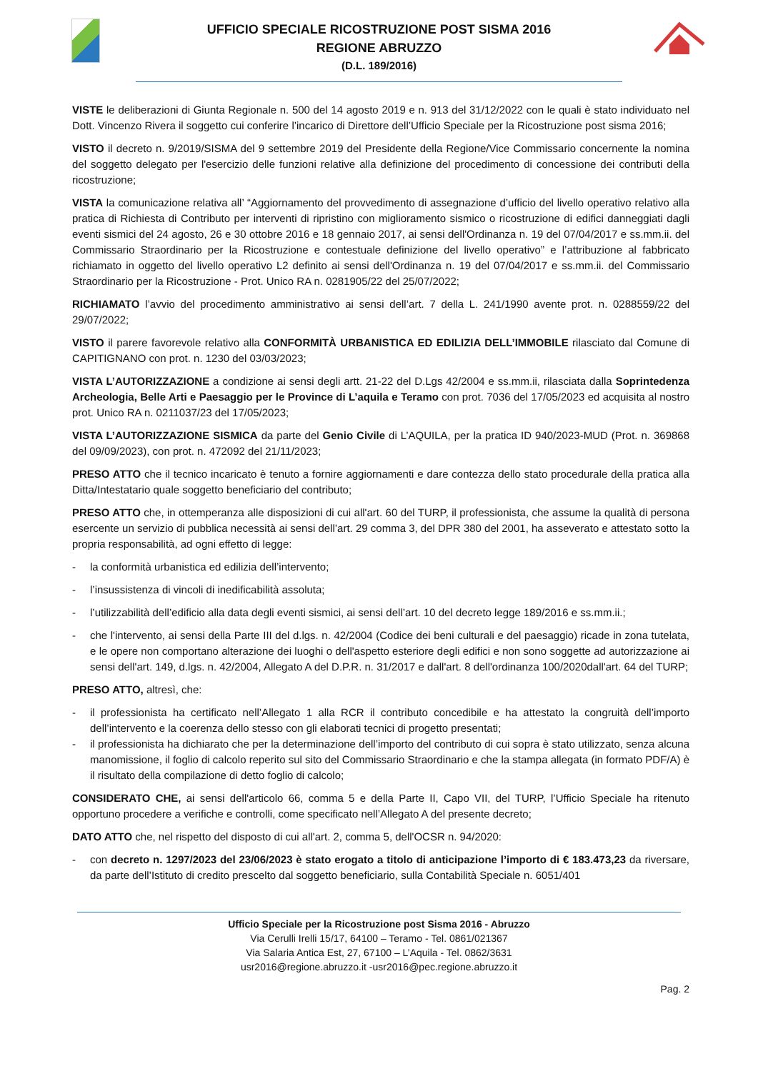UFFICIO SPECIALE RICOSTRUZIONE POST SISMA 2016
REGIONE ABRUZZO
(D.L. 189/2016)
VISTE le deliberazioni di Giunta Regionale n. 500 del 14 agosto 2019 e n. 913 del 31/12/2022 con le quali è stato individuato nel Dott. Vincenzo Rivera il soggetto cui conferire l’incarico di Direttore dell’Ufficio Speciale per la Ricostruzione post sisma 2016;
VISTO il decreto n. 9/2019/SISMA del 9 settembre 2019 del Presidente della Regione/Vice Commissario concernente la nomina del soggetto delegato per l'esercizio delle funzioni relative alla definizione del procedimento di concessione dei contributi della ricostruzione;
VISTA la comunicazione relativa all’ “Aggiornamento del provvedimento di assegnazione d’ufficio del livello operativo relativo alla pratica di Richiesta di Contributo per interventi di ripristino con miglioramento sismico o ricostruzione di edifici danneggiati dagli eventi sismici del 24 agosto, 26 e 30 ottobre 2016 e 18 gennaio 2017, ai sensi dell'Ordinanza n. 19 del 07/04/2017 e ss.mm.ii. del Commissario Straordinario per la Ricostruzione e contestuale definizione del livello operativo” e l’attribuzione al fabbricato richiamato in oggetto del livello operativo L2 definito ai sensi dell'Ordinanza n. 19 del 07/04/2017 e ss.mm.ii. del Commissario Straordinario per la Ricostruzione - Prot. Unico RA n. 0281905/22 del 25/07/2022;
RICHIAMATO l’avvio del procedimento amministrativo ai sensi dell’art. 7 della L. 241/1990 avente prot. n. 0288559/22 del 29/07/2022;
VISTO il parere favorevole relativo alla CONFORMITÀ URBANISTICA ED EDILIZIA DELL’IMMOBILE rilasciato dal Comune di CAPITIGNANO con prot. n. 1230 del 03/03/2023;
VISTA L’AUTORIZZAZIONE a condizione ai sensi degli artt. 21-22 del D.Lgs 42/2004 e ss.mm.ii, rilasciata dalla Soprintedenza Archeologia, Belle Arti e Paesaggio per le Province di L’aquila e Teramo con prot. 7036 del 17/05/2023 ed acquisita al nostro prot. Unico RA n. 0211037/23 del 17/05/2023;
VISTA L’AUTORIZZAZIONE SISMICA da parte del Genio Civile di L’AQUILA, per la pratica ID 940/2023-MUD (Prot. n. 369868 del 09/09/2023), con prot. n. 472092 del 21/11/2023;
PRESO ATTO che il tecnico incaricato è tenuto a fornire aggiornamenti e dare contezza dello stato procedurale della pratica alla Ditta/Intestatario quale soggetto beneficiario del contributo;
PRESO ATTO che, in ottemperanza alle disposizioni di cui all'art. 60 del TURP, il professionista, che assume la qualità di persona esercente un servizio di pubblica necessità ai sensi dell’art. 29 comma 3, del DPR 380 del 2001, ha asseverato e attestato sotto la propria responsabilità, ad ogni effetto di legge:
- la conformità urbanistica ed edilizia dell’intervento;
- l’insussistenza di vincoli di inedificabilità assoluta;
- l’utilizzabilità dell’edificio alla data degli eventi sismici, ai sensi dell’art. 10 del decreto legge 189/2016 e ss.mm.ii.;
- che l'intervento, ai sensi della Parte III del d.lgs. n. 42/2004 (Codice dei beni culturali e del paesaggio) ricade in zona tutelata, e le opere non comportano alterazione dei luoghi o dell'aspetto esteriore degli edifici e non sono soggette ad autorizzazione ai sensi dell'art. 149, d.lgs. n. 42/2004, Allegato A del D.P.R. n. 31/2017 e dall'art. 8 dell'ordinanza 100/2020dall'art. 64 del TURP;
PRESO ATTO, altresì, che:
- il professionista ha certificato nell’Allegato 1 alla RCR il contributo concedibile e ha attestato la congruità dell’importo dell’intervento e la coerenza dello stesso con gli elaborati tecnici di progetto presentati;
- il professionista ha dichiarato che per la determinazione dell’importo del contributo di cui sopra è stato utilizzato, senza alcuna manomissione, il foglio di calcolo reperito sul sito del Commissario Straordinario e che la stampa allegata (in formato PDF/A) è il risultato della compilazione di detto foglio di calcolo;
CONSIDERATO CHE, ai sensi dell'articolo 66, comma 5 e della Parte II, Capo VII, del TURP, l’Ufficio Speciale ha ritenuto opportuno procedere a verifiche e controlli, come specificato nell’Allegato A del presente decreto;
DATO ATTO che, nel rispetto del disposto di cui all'art. 2, comma 5, dell'OCSR n. 94/2020:
- con decreto n. 1297/2023 del 23/06/2023 è stato erogato a titolo di anticipazione l’importo di € 183.473,23 da riversare, da parte dell’Istituto di credito prescelto dal soggetto beneficiario, sulla Contabilità Speciale n. 6051/401
Ufficio Speciale per la Ricostruzione post Sisma 2016 - Abruzzo
Via Cerulli Irelli 15/17, 64100 – Teramo - Tel. 0861/021367
Via Salaria Antica Est, 27, 67100 – L’Aquila - Tel. 0862/3631
usr2016@regione.abruzzo.it -usr2016@pec.regione.abruzzo.it
Pag. 2